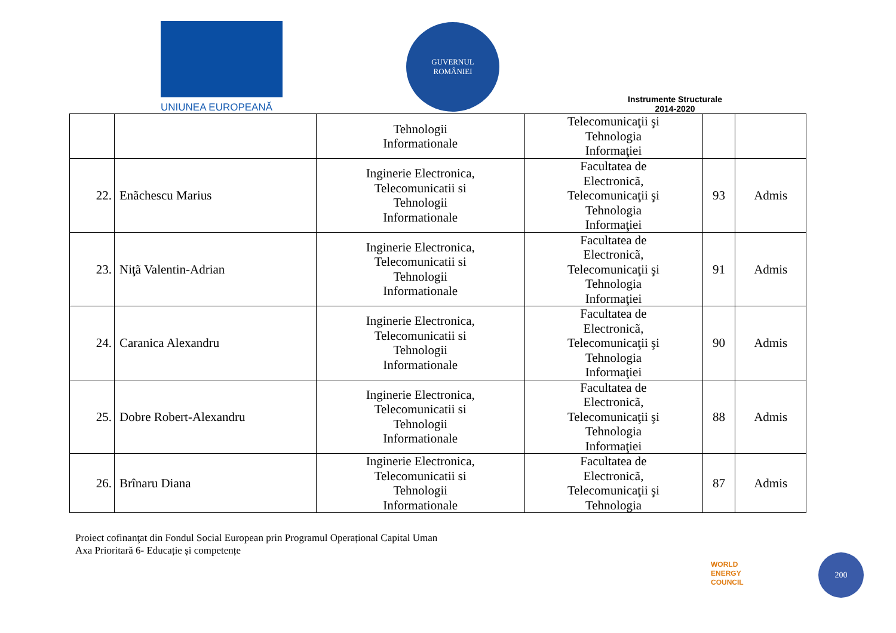UNIUNEA EUROPEANĂ
GUVERNUL
ROMÂNIEI
Instrumente Structurale
2014-2020
| | | Tehnologii Informationale | Telecomunicaţii şi Tehnologia Informaţiei | | |
| 22. | Enãchescu Marius | Inginerie Electronica, Telecomunicatii si Tehnologii Informationale | Facultatea de Electronicã, Telecomunicaţii şi Tehnologia Informaţiei | 93 | Admis |
| 23. | Niţã Valentin-Adrian | Inginerie Electronica, Telecomunicatii si Tehnologii Informationale | Facultatea de Electronicã, Telecomunicaţii şi Tehnologia Informaţiei | 91 | Admis |
| 24. | Caranica Alexandru | Inginerie Electronica, Telecomunicatii si Tehnologii Informationale | Facultatea de Electronicã, Telecomunicaţii şi Tehnologia Informaţiei | 90 | Admis |
| 25. | Dobre Robert-Alexandru | Inginerie Electronica, Telecomunicatii si Tehnologii Informationale | Facultatea de Electronicã, Telecomunicaţii şi Tehnologia Informaţiei | 88 | Admis |
| 26. | Brînaru Diana | Inginerie Electronica, Telecomunicatii si Tehnologii Informationale | Facultatea de Electronicã, Telecomunicaţii şi Tehnologia | 87 | Admis |
Proiect cofinanţat din Fondul Social European prin Programul Operațional Capital Uman
Axa Prioritară 6- Educație și competențe
WORLD
ENERGY
COUNCIL
200